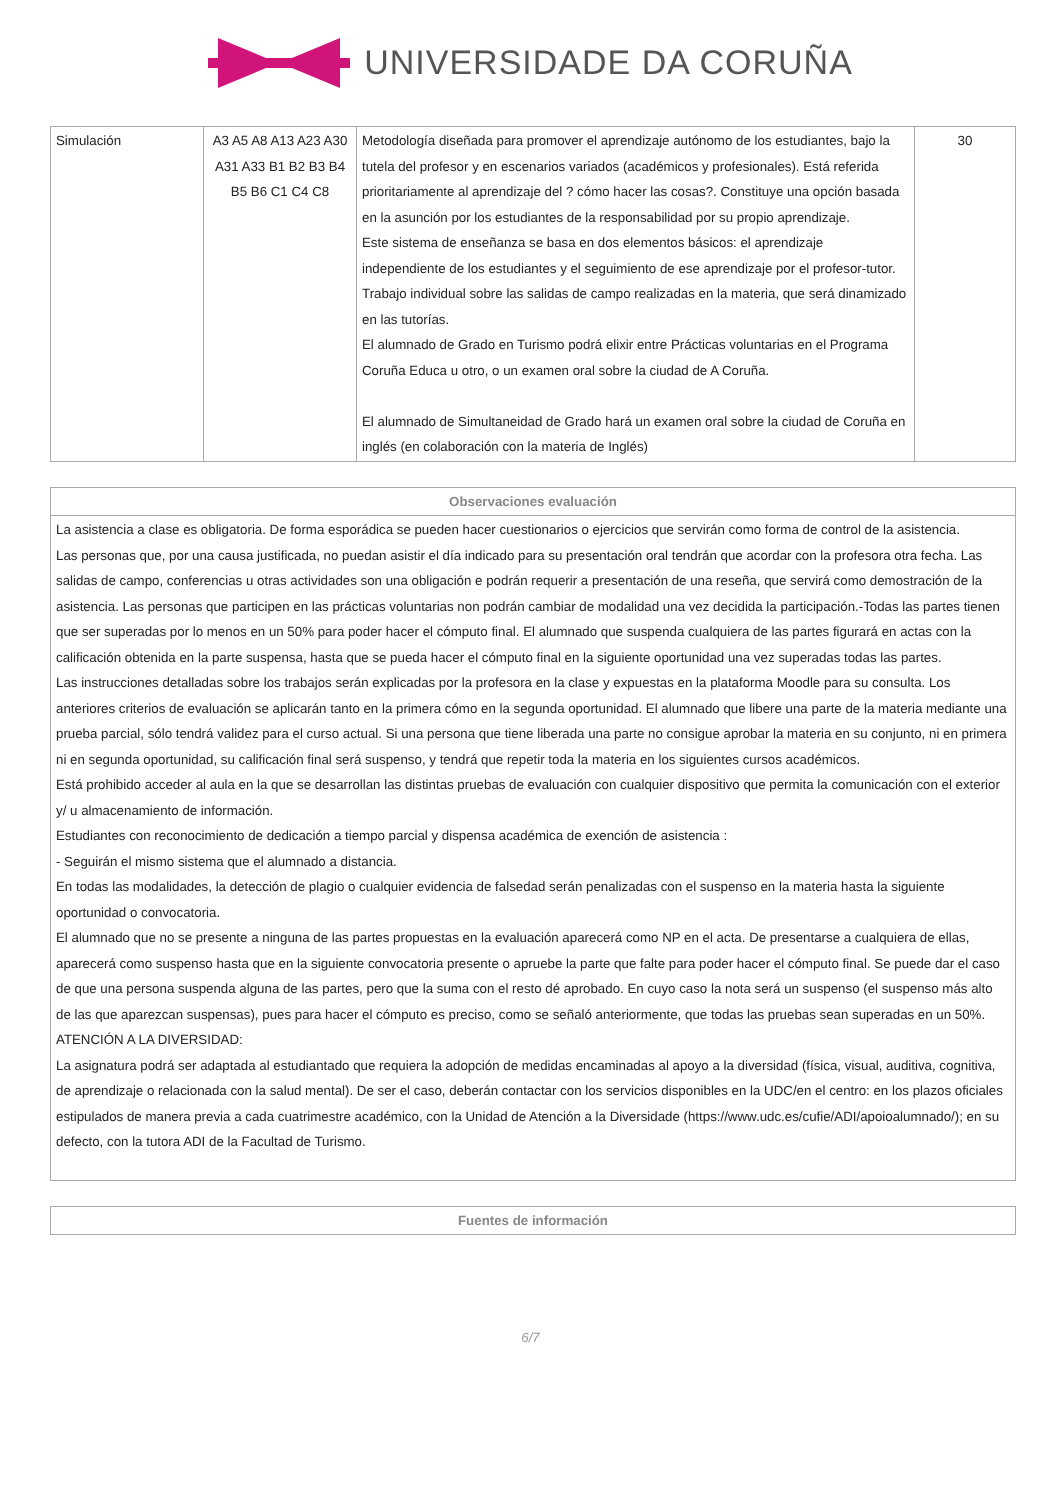UNIVERSIDADE DA CORUÑA
| Simulación | A3 A5 A8 A13 A23 A30 A31 A33 B1 B2 B3 B4 B5 B6 C1 C4 C8 | Metodología diseñada para promover el aprendizaje autónomo de los estudiantes, bajo la tutela del profesor y en escenarios variados (académicos y profesionales). Está referida prioritariamente al aprendizaje del ? cómo hacer las cosas?. Constituye una opción basada en la asunción por los estudiantes de la responsabilidad por su propio aprendizaje. Este sistema de enseñanza se basa en dos elementos básicos: el aprendizaje independiente de los estudiantes y el seguimiento de ese aprendizaje por el profesor-tutor. Trabajo individual sobre las salidas de campo realizadas en la materia, que será dinamizado en las tutorías. El alumnado de Grado en Turismo podrá elixir entre Prácticas voluntarias en el Programa Coruña Educa u otro, o un examen oral sobre la ciudad de A Coruña. El alumnado de Simultaneidad de Grado hará un examen oral sobre la ciudad de Coruña en inglés (en colaboración con la materia de Inglés) | 30 |
| Observaciones evaluación |
| --- |
| La asistencia a clase es obligatoria. De forma esporádica se pueden hacer cuestionarios o ejercicios que servirán como forma de control de la asistencia. Las personas que, por una causa justificada, no puedan asistir el día indicado para su presentación oral tendrán que acordar con la profesora otra fecha. Las salidas de campo, conferencias u otras actividades son una obligación e podrán requerir a presentación de una reseña, que servirá como demostración de la asistencia. Las personas que participen en las prácticas voluntarias non podrán cambiar de modalidad una vez decidida la participación.-Todas las partes tienen que ser superadas por lo menos en un 50% para poder hacer el cómputo final. El alumnado que suspenda cualquiera de las partes figurará en actas con la calificación obtenida en la parte suspensa, hasta que se pueda hacer el cómputo final en la siguiente oportunidad una vez superadas todas las partes. Las instrucciones detalladas sobre los trabajos serán explicadas por la profesora en la clase y expuestas en la plataforma Moodle para su consulta. Los anteriores criterios de evaluación se aplicarán tanto en la primera cómo en la segunda oportunidad. El alumnado que libere una parte de la materia mediante una prueba parcial, sólo tendrá validez para el curso actual. Si una persona que tiene liberada una parte no consigue aprobar la materia en su conjunto, ni en primera ni en segunda oportunidad, su calificación final será suspenso, y tendrá que repetir toda la materia en los siguientes cursos académicos. Está prohibido acceder al aula en la que se desarrollan las distintas pruebas de evaluación con cualquier dispositivo que permita la comunicación con el exterior y/ u almacenamiento de información. Estudiantes con reconocimiento de dedicación a tiempo parcial y dispensa académica de exención de asistencia : - Seguirán el mismo sistema que el alumnado a distancia. En todas las modalidades, la detección de plagio o cualquier evidencia de falsedad serán penalizadas con el suspenso en la materia hasta la siguiente oportunidad o convocatoria. El alumnado que no se presente a ninguna de las partes propuestas en la evaluación aparecerá como NP en el acta. De presentarse a cualquiera de ellas, aparecerá como suspenso hasta que en la siguiente convocatoria presente o apruebe la parte que falte para poder hacer el cómputo final. Se puede dar el caso de que una persona suspenda alguna de las partes, pero que la suma con el resto dé aprobado. En cuyo caso la nota será un suspenso (el suspenso más alto de las que aparezcan suspensas), pues para hacer el cómputo es preciso, como se señaló anteriormente, que todas las pruebas sean superadas en un 50%. ATENCIÓN A LA DIVERSIDAD: La asignatura podrá ser adaptada al estudiantado que requiera la adopción de medidas encaminadas al apoyo a la diversidad (física, visual, auditiva, cognitiva, de aprendizaje o relacionada con la salud mental). De ser el caso, deberán contactar con los servicios disponibles en la UDC/en el centro: en los plazos oficiales estipulados de manera previa a cada cuatrimestre académico, con la Unidad de Atención a la Diversidade (https://www.udc.es/cufie/ADI/apoioalumnado/); en su defecto, con la tutora ADI de la Facultad de Turismo. |
| Fuentes de información |
| --- |
6/7